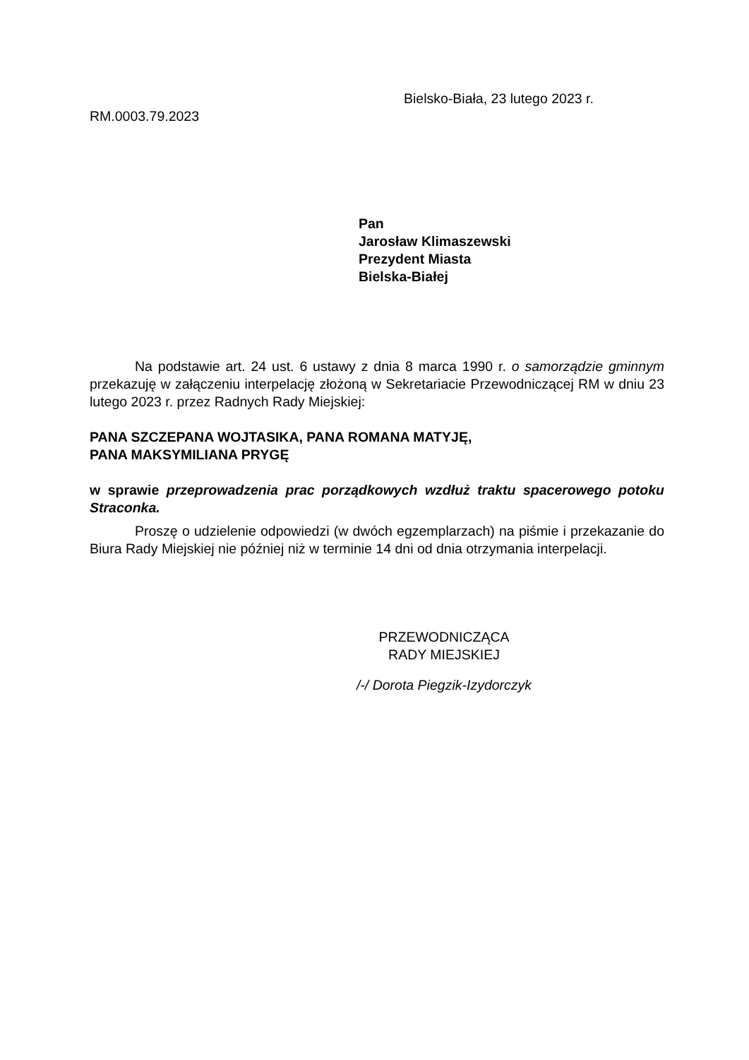Bielsko-Biała, 23 lutego 2023 r.
RM.0003.79.2023
Pan
Jarosław Klimaszewski
Prezydent Miasta
Bielska-Białej
Na podstawie art. 24 ust. 6 ustawy z dnia 8 marca 1990 r. o samorządzie gminnym przekazuję w załączeniu interpelację złożoną w Sekretariacie Przewodniczącej RM w dniu 23 lutego 2023 r. przez Radnych Rady Miejskiej:
PANA SZCZEPANA WOJTASIKA, PANA ROMANA MATYJĘ,
PANA MAKSYMILIANA PRYGĘ
w sprawie przeprowadzenia prac porządkowych wzdłuż traktu spacerowego potoku Straconka.
Proszę o udzielenie odpowiedzi (w dwóch egzemplarzach) na piśmie i przekazanie do Biura Rady Miejskiej nie później niż w terminie 14 dni od dnia otrzymania interpelacji.
PRZEWODNICZĄCA
RADY MIEJSKIEJ
/-/ Dorota Piegzik-Izydorczyk